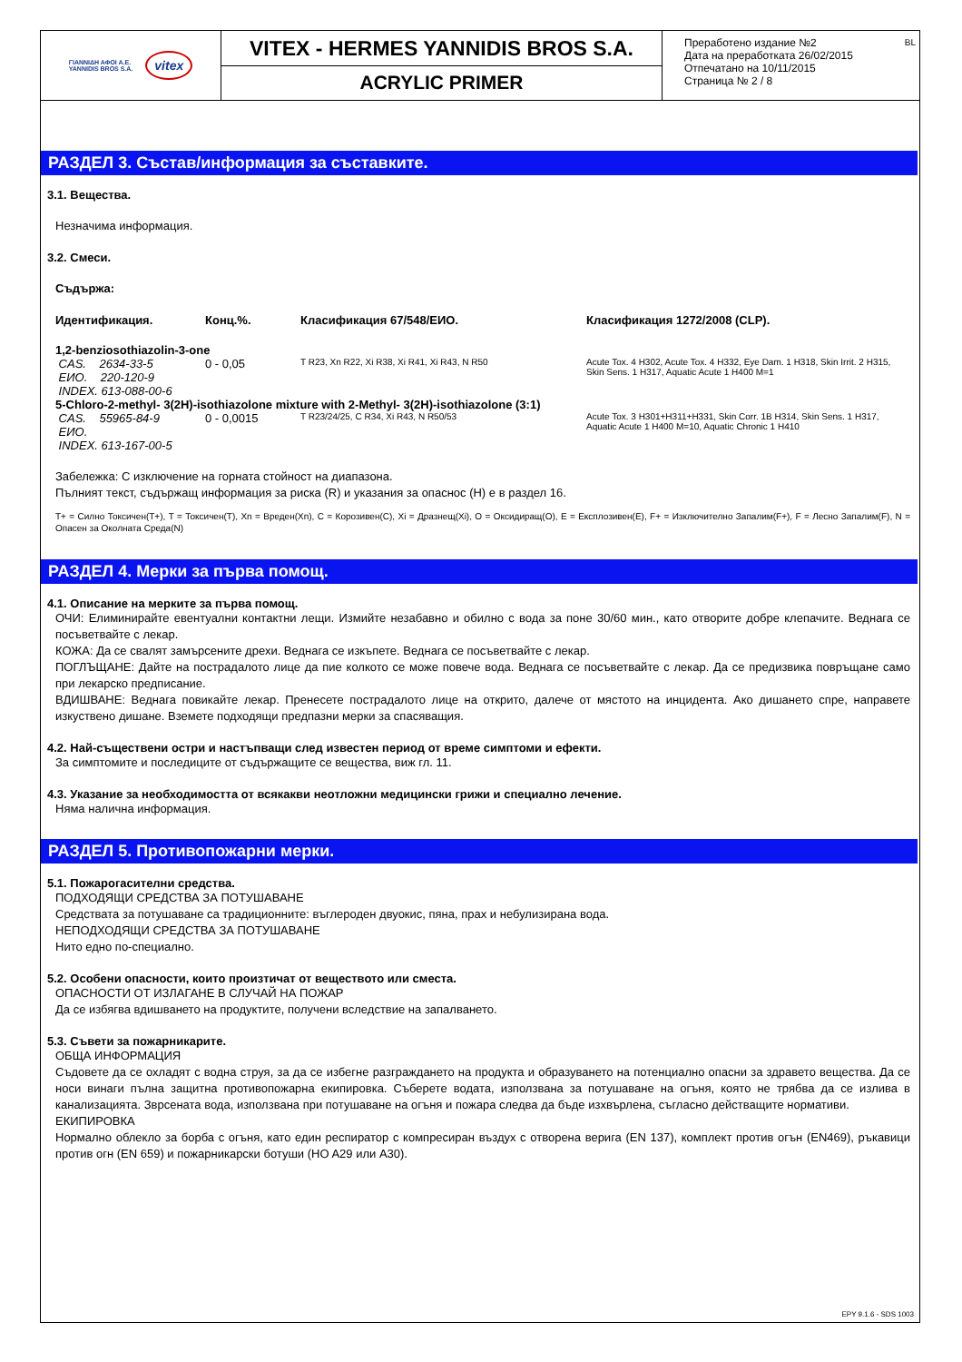ΓΙΑΝΝΙΔΗ ΑΦΟΙ Α.Ε.
YANNIDIS BROS S.A.
vitex
VITEX - HERMES YANNIDIS BROS S.A.
ACRYLIC PRIMER
Преработено издание №2
Дата на преработката 26/02/2015
Отпечатано на 10/11/2015
Страница № 2 / 8
BL
РАЗДЕЛ 3. Състав/информация за съставките.
3.1. Вещества.
Незначима информация.
3.2. Смеси.
Съдържа:
| Идентификация. | Конц.%. | Класификация 67/548/ЕИО. | Класификация 1272/2008 (CLP). |
| --- | --- | --- | --- |
| 1,2-benziosothiazolin-3-one | | | |
| CAS. 2634-33-5 | 0 - 0,05 | T R23, Xn R22, Xi R38, Xi R41, Xi R43, N R50 | Acute Tox. 4 H302, Acute Tox. 4 H332, Eye Dam. 1 H318, Skin Irrit. 2 H315, Skin Sens. 1 H317, Aquatic Acute 1 H400 M=1 |
| ЕИО. 220-120-9 | | | |
| INDEX. 613-088-00-6 | | | |
| 5-Chloro-2-methyl- 3(2H)-isothiazolone mixture with 2-Methyl- 3(2H)-isothiazolone (3:1) | | | |
| CAS. 55965-84-9 | 0 - 0,0015 | T R23/24/25, C R34, Xi R43, N R50/53 | Acute Tox. 3 H301+H311+H331, Skin Corr. 1B H314, Skin Sens. 1 H317, Aquatic Acute 1 H400 M=10, Aquatic Chronic 1 H410 |
| ЕИО. | | | |
| INDEX. 613-167-00-5 | | | |
Забележка: С изключение на горната стойност на диапазона.
Пълният текст, съдържащ информация за риска (R) и указания за опаснос (H) е в раздел 16.
T+ = Силно Токсичен(T+), T = Токсичен(T), Xn = Вреден(Xn), C = Корозивен(C), Xi = Дразнещ(Xi), O = Оксидиращ(O), E = Експлозивен(E), F+ = Изключително Запалим(F+), F = Лесно Запалим(F), N = Опасен за Околната Среда(N)
РАЗДЕЛ 4. Мерки за първа помощ.
4.1. Описание на мерките за първа помощ.
ОЧИ: Елиминирайте евентуални контактни лещи. Измийте незабавно и обилно с вода за поне 30/60 мин., като отворите добре клепачите. Веднага се посъветвайте с лекар.
КОЖА: Да се свалят замърсените дрехи. Веднага се изкъпете. Веднага се посъветвайте с лекар.
ПОГЛЪЩАНЕ: Дайте на пострадалото лице да пие колкото се може повече вода. Веднага се посъветвайте с лекар. Да се предизвика повръщане само при лекарско предписание.
ВДИШВАНЕ: Веднага повикайте лекар. Пренесете пострадалото лице на открито, далече от мястото на инцидента. Ако дишането спре, направете изкуствено дишане. Вземете подходящи предпазни мерки за спасяващия.
4.2. Най-съществени остри и настъпващи след известен период от време симптоми и ефекти.
За симптомите и последиците от съдържащите се вещества, виж гл. 11.
4.3. Указание за необходимостта от всякакви неотложни медицински грижи и специално лечение.
Няма налична информация.
РАЗДЕЛ 5. Противопожарни мерки.
5.1. Пожарогасителни средства.
ПОДХОДЯЩИ СРЕДСТВА ЗА ПОТУШАВАНЕ
Средствата за потушаване са традиционните: въглероден двуокис, пяна, прах и небулизирана вода.
НЕПОДХОДЯЩИ СРЕДСТВА ЗА ПОТУШАВАНЕ
Нито едно по-специално.
5.2. Особени опасности, които произтичат от веществото или сместа.
ОПАСНОСТИ ОТ ИЗЛАГАНЕ В СЛУЧАЙ НА ПОЖАР
Да се избягва вдишването на продуктите, получени вследствие на запалването.
5.3. Съвети за пожарникарите.
ОБЩА ИНФОРМАЦИЯ
Съдовете да се охладят с водна струя, за да се избегне разграждането на продукта и образуването на потенциално опасни за здравето вещества. Да се носи винаги пълна защитна противопожарна екипировка. Съберете водата, използвана за потушаване на огъня, която не трябва да се излива в канализацията. Зврсената вода, използвана при потушаване на огъня и пожара следва да бъде изхвърлена, съгласно действащите нормативи.
ЕКИПИРОВКА
Нормално облекло за борба с огъня, като един респиратор с компресиран въздух с отворена верига (EN 137), комплект против огън (EN469), ръкавици против огн (EN 659) и пожарникарски ботуши (HO A29 или A30).
EPY 9.1.6 - SDS 1003